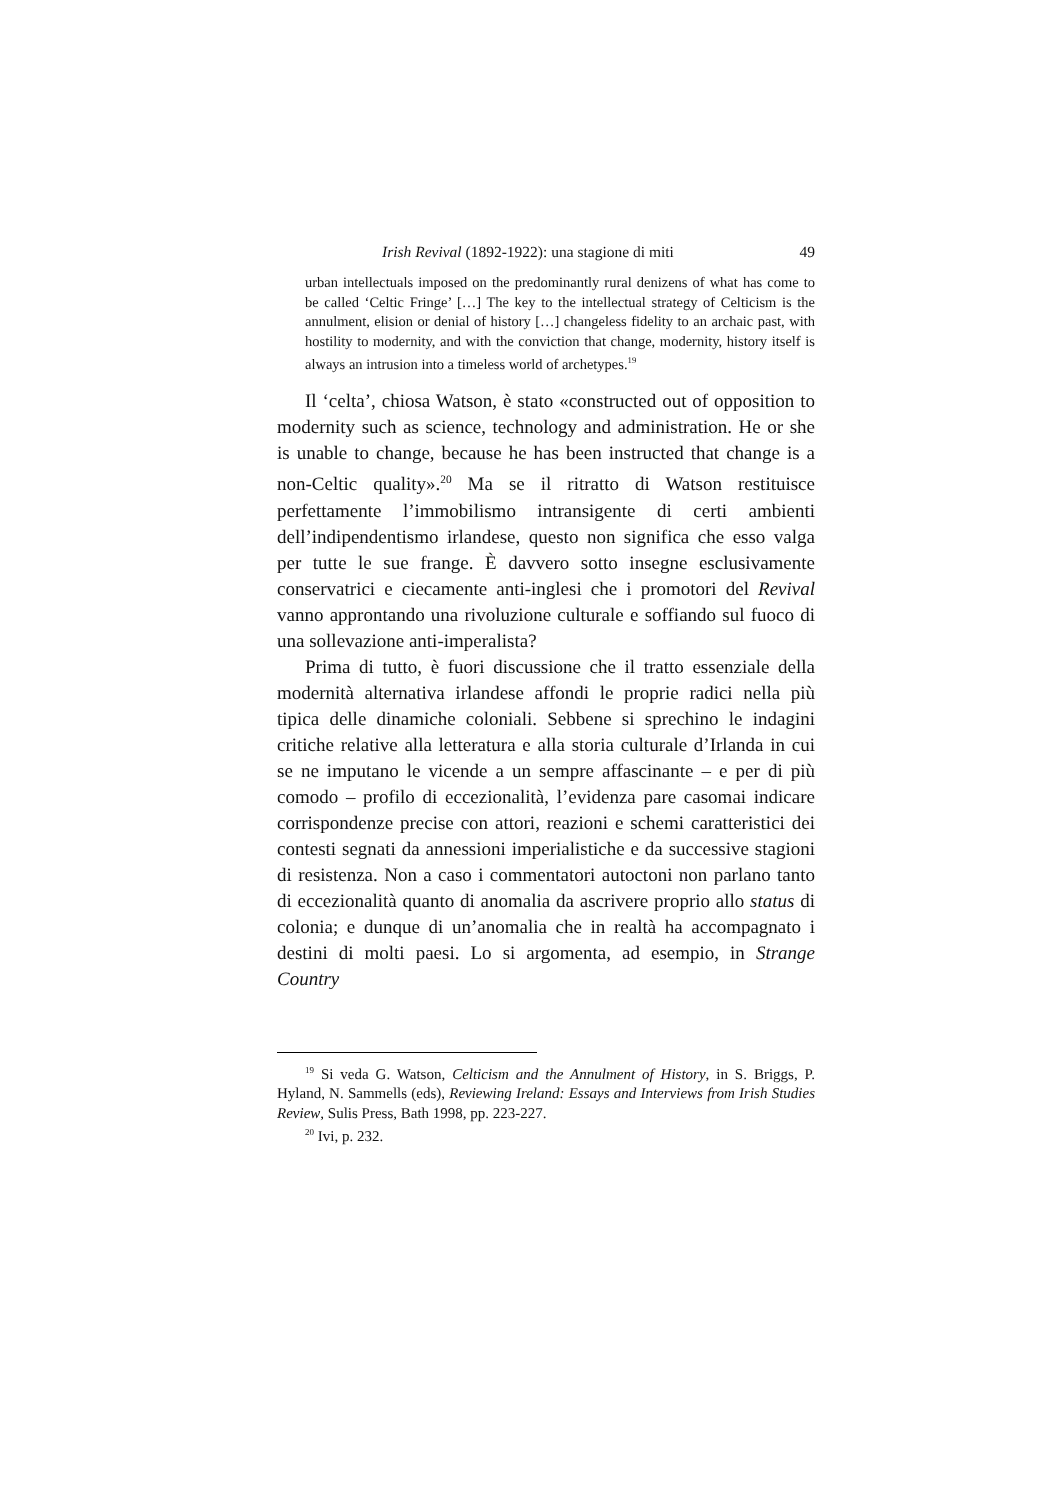Irish Revival (1892-1922): una stagione di miti 49
urban intellectuals imposed on the predominantly rural denizens of what has come to be called ‘Celtic Fringe’ […] The key to the intellectual strategy of Celticism is the annulment, elision or denial of history […] changeless fidelity to an archaic past, with hostility to modernity, and with the conviction that change, modernity, history itself is always an intrusion into a timeless world of archetypes.<sup>19</sup>
Il ‘celta’, chiosa Watson, è stato «constructed out of opposition to modernity such as science, technology and administration. He or she is unable to change, because he has been instructed that change is a non-Celtic quality».<sup>20</sup> Ma se il ritratto di Watson restituisce perfettamente l’immobilismo intransigente di certi ambienti dell’indipendentismo irlandese, questo non significa che esso valga per tutte le sue frange. È davvero sotto insegne esclusivamente conservatrici e ciecamente anti-inglesi che i promotori del Revival vanno approntando una rivoluzione culturale e soffiando sul fuoco di una sollevazione anti-imperalista?
Prima di tutto, è fuori discussione che il tratto essenziale della modernità alternativa irlandese affondi le proprie radici nella più tipica delle dinamiche coloniali. Sebbene si sprechino le indagini critiche relative alla letteratura e alla storia culturale d’Irlanda in cui se ne imputano le vicende a un sempre affascinante – e per di più comodo – profilo di eccezionalità, l’evidenza pare casomai indicare corrispondenze precise con attori, reazioni e schemi caratteristici dei contesti segnati da annessioni imperialistiche e da successive stagioni di resistenza. Non a caso i commentatori autoctoni non parlano tanto di eccezionalità quanto di anomalia da ascrivere proprio allo status di colonia; e dunque di un’anomalia che in realtà ha accompagnato i destini di molti paesi. Lo si argomenta, ad esempio, in Strange Country
<sup>19</sup> Si veda G. Watson, Celticism and the Annulment of History, in S. Briggs, P. Hyland, N. Sammells (eds), Reviewing Ireland: Essays and Interviews from Irish Studies Review, Sulis Press, Bath 1998, pp. 223-227.
<sup>20</sup> Ivi, p. 232.